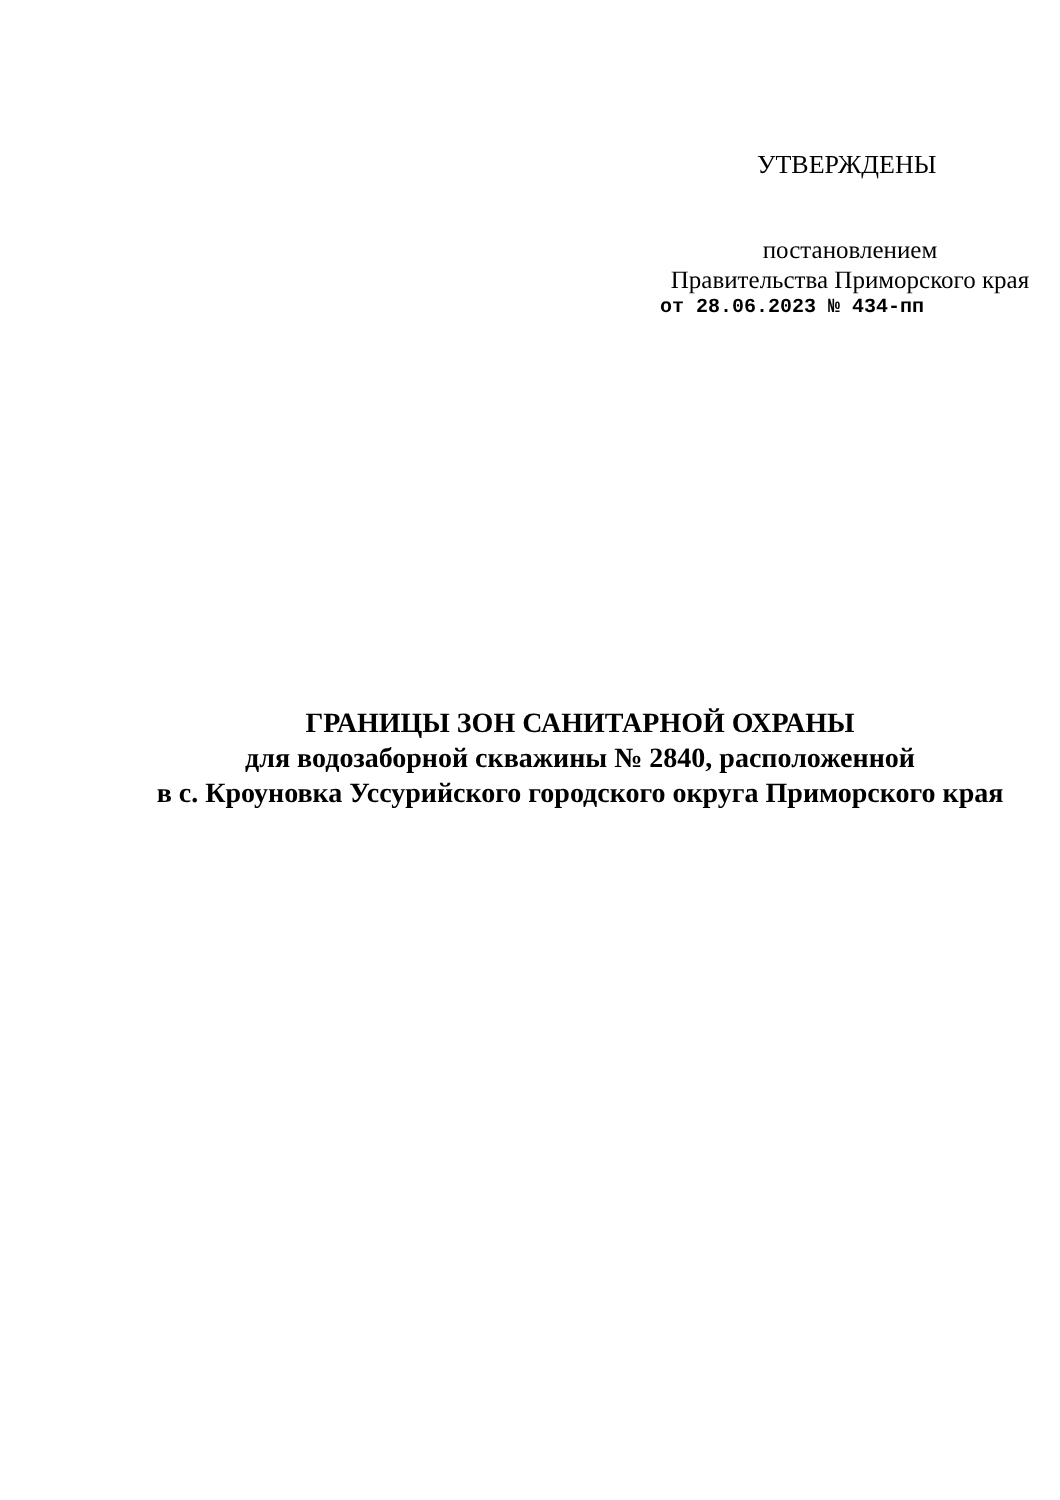УТВЕРЖДЕНЫ
постановлением
Правительства Приморского края
от 28.06.2023 № 434-пп
ГРАНИЦЫ ЗОН САНИТАРНОЙ ОХРАНЫ
для водозаборной скважины № 2840, расположенной
в с. Кроуновка Уссурийского городского округа Приморского края